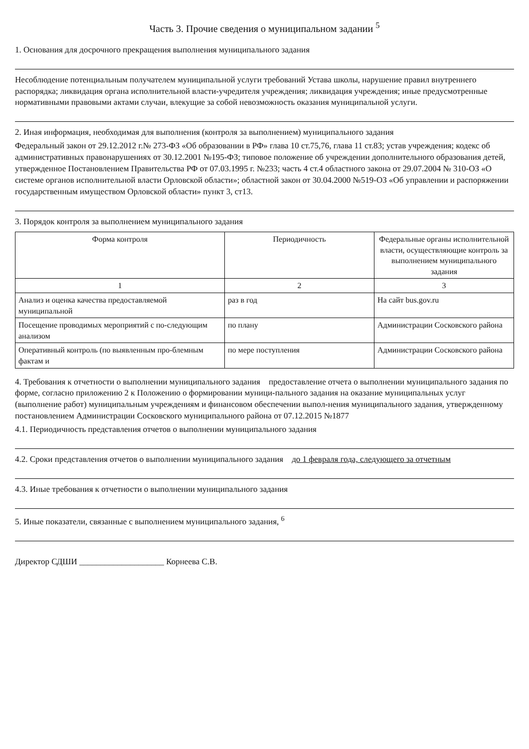Часть 3. Прочие сведения о муниципальном задании <sup>5</sup>
1. Основания для досрочного прекращения выполнения муниципального задания
Несоблюдение потенциальным получателем муниципальной услуги требований Устава школы, нарушение правил внутреннего распорядка; ликвидация органа исполнительной власти-учредителя учреждения; ликвидация учреждения; иные предусмотренные нормативными правовыми актами случаи, влекущие за собой невозможность оказания муниципальной услуги.
2. Иная информация, необходимая для выполнения (контроля за выполнением) муниципального задания
Федеральный закон от 29.12.2012 г.№ 273-ФЗ «Об образовании в РФ» глава 10 ст.75,76, глава 11 ст.83; устав учреждения; кодекс об административных правонарушениях от 30.12.2001 №195-ФЗ; типовое положение об учреждении дополнительного образования детей, утвержденное Постановлением Правительства РФ от 07.03.1995 г. №233; часть 4 ст.4 областного закона от 29.07.2004 № 310-ОЗ «О системе органов исполнительной власти Орловской области»; областной закон от 30.04.2000 №519-ОЗ «Об управлении и распоряжении государственным имуществом Орловской области» пункт 3, ст13.
3. Порядок контроля за выполнением муниципального задания
| Форма контроля | Периодичность | Федеральные органы исполнительной власти, осуществляющие контроль за выполнением муниципального задания |
| --- | --- | --- |
| 1 | 2 | 3 |
| Анализ и оценка качества предоставляемой муниципальной | раз в год | На сайт bus.gov.ru |
| Посещение проводимых мероприятий с по-следующим анализом | по плану | Администрации Сосковского района |
| Оперативный контроль (по выявленным про-блемным фактам и | по мере поступления | Администрации Сосковского района |
4. Требования к отчетности о выполнении муниципального задания предоставление отчета о выполнении муниципального задания по форме, согласно приложению 2 к Положению о формировании муници-пального задания на оказание муниципальных услуг (выполнение работ) муниципальным учреждениям и финансовом обеспечении выпол-нения муниципального задания, утвержденному постановлением Администрации Сосковского муниципального района от 07.12.2015 №1877
4.1. Периодичность представления отчетов о выполнении муниципального задания
4.2. Сроки представления отчетов о выполнении муниципального задания до 1 февраля года, следующего за отчетным
4.3. Иные требования к отчетности о выполнении муниципального задания
5. Иные показатели, связанные с выполнением муниципального задания, <sup>6</sup>
Директор СДШИ ____________________ Корнеева С.В.